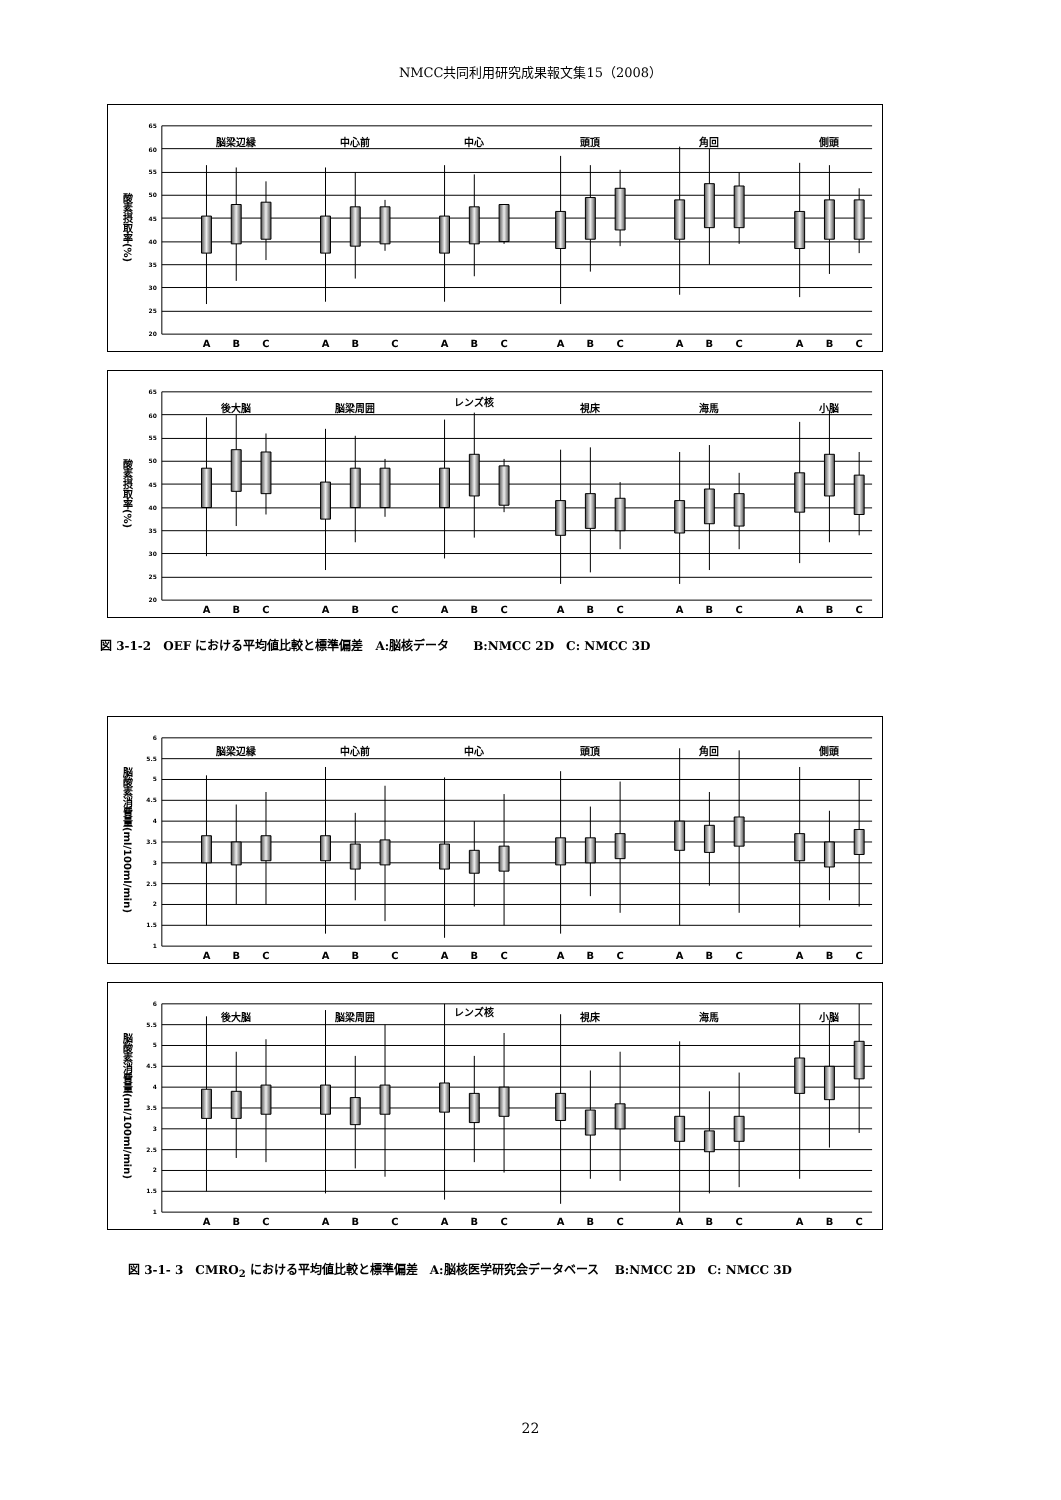NMCC共同利用研究成果報文集15（2008）
酸素摂取率(%)
65
60
55
50
45
40
35
30
25
20
脳梁辺縁
中心前
中心
頭頂
角回
側頭
A
B
C
A
B
C
A
B
C
A
B
C
A
B
C
A
B
C
酸素摂取率(%)
65
60
55
50
45
40
35
30
25
20
後大脳
脳梁周囲
レンズ核
視床
海馬
小脳
A
B
C
A
B
C
A
B
C
A
B
C
A
B
C
A
B
C
図 3-1-2　OEF における平均値比較と標準偏差　A:脳核データ　　B:NMCC 2D　C: NMCC 3D
脳酸素消費量(ml/100ml/min)
6
5.5
5
4.5
4
3.5
3
2.5
2
1.5
1
脳梁辺縁
中心前
中心
頭頂
角回
側頭
A
B
C
A
B
C
A
B
C
A
B
C
A
B
C
A
B
C
脳酸素消費量(ml/100ml/min)
6
5.5
5
4.5
4
3.5
3
2.5
2
1.5
1
後大脳
脳梁周囲
レンズ核
視床
海馬
小脳
A
B
C
A
B
C
A
B
C
A
B
C
A
B
C
A
B
C
図 3-1- 3　CMRO<sub>2</sub> における平均値比較と標準偏差　A:脳核医学研究会データベース　 B:NMCC 2D　C: NMCC 3D
22